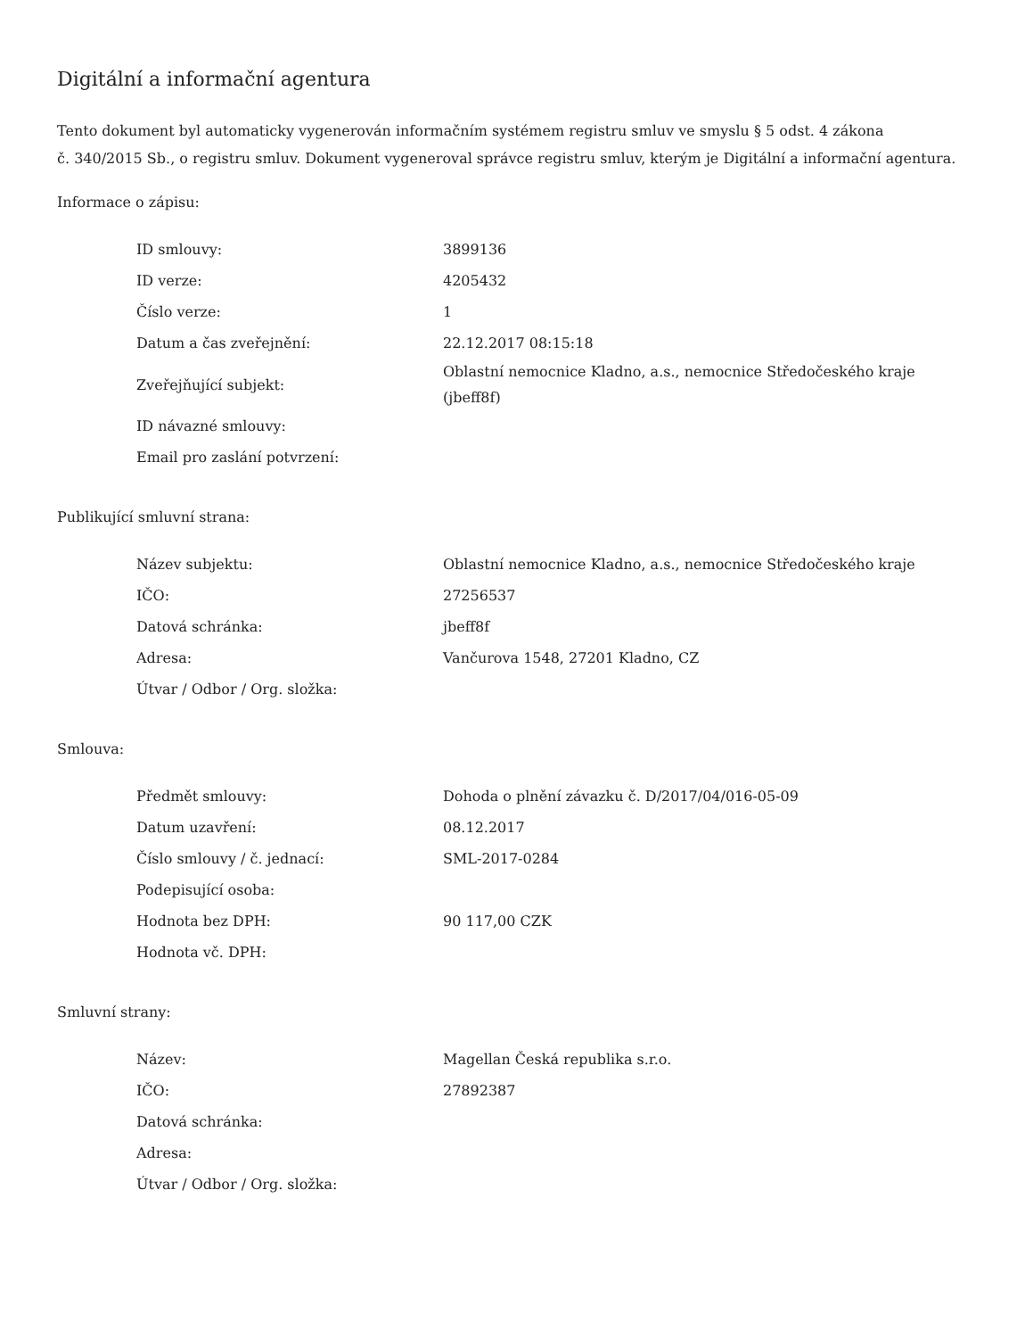Digitální a informační agentura
Tento dokument byl automaticky vygenerován informačním systémem registru smluv ve smyslu § 5 odst. 4 zákona
č. 340/2015 Sb., o registru smluv. Dokument vygeneroval správce registru smluv, kterým je Digitální a informační agentura.
Informace o zápisu:
| ID smlouvy: | 3899136 |
| ID verze: | 4205432 |
| Číslo verze: | 1 |
| Datum a čas zveřejnění: | 22.12.2017 08:15:18 |
| Zveřejňující subjekt: | Oblastní nemocnice Kladno, a.s., nemocnice Středočeského kraje (jbeff8f) |
| ID návazné smlouvy: | |
| Email pro zaslání potvrzení: | |
Publikující smluvní strana:
| Název subjektu: | Oblastní nemocnice Kladno, a.s., nemocnice Středočeského kraje |
| IČO: | 27256537 |
| Datová schránka: | jbeff8f |
| Adresa: | Vančurova 1548, 27201 Kladno, CZ |
| Útvar / Odbor / Org. složka: | |
Smlouva:
| Předmět smlouvy: | Dohoda o plnění závazku č. D/2017/04/016-05-09 |
| Datum uzavření: | 08.12.2017 |
| Číslo smlouvy / č. jednací: | SML-2017-0284 |
| Podepisující osoba: | |
| Hodnota bez DPH: | 90 117,00 CZK |
| Hodnota vč. DPH: | |
Smluvní strany:
| Název: | Magellan Česká republika s.r.o. |
| IČO: | 27892387 |
| Datová schránka: | |
| Adresa: | |
| Útvar / Odbor / Org. složka: | |